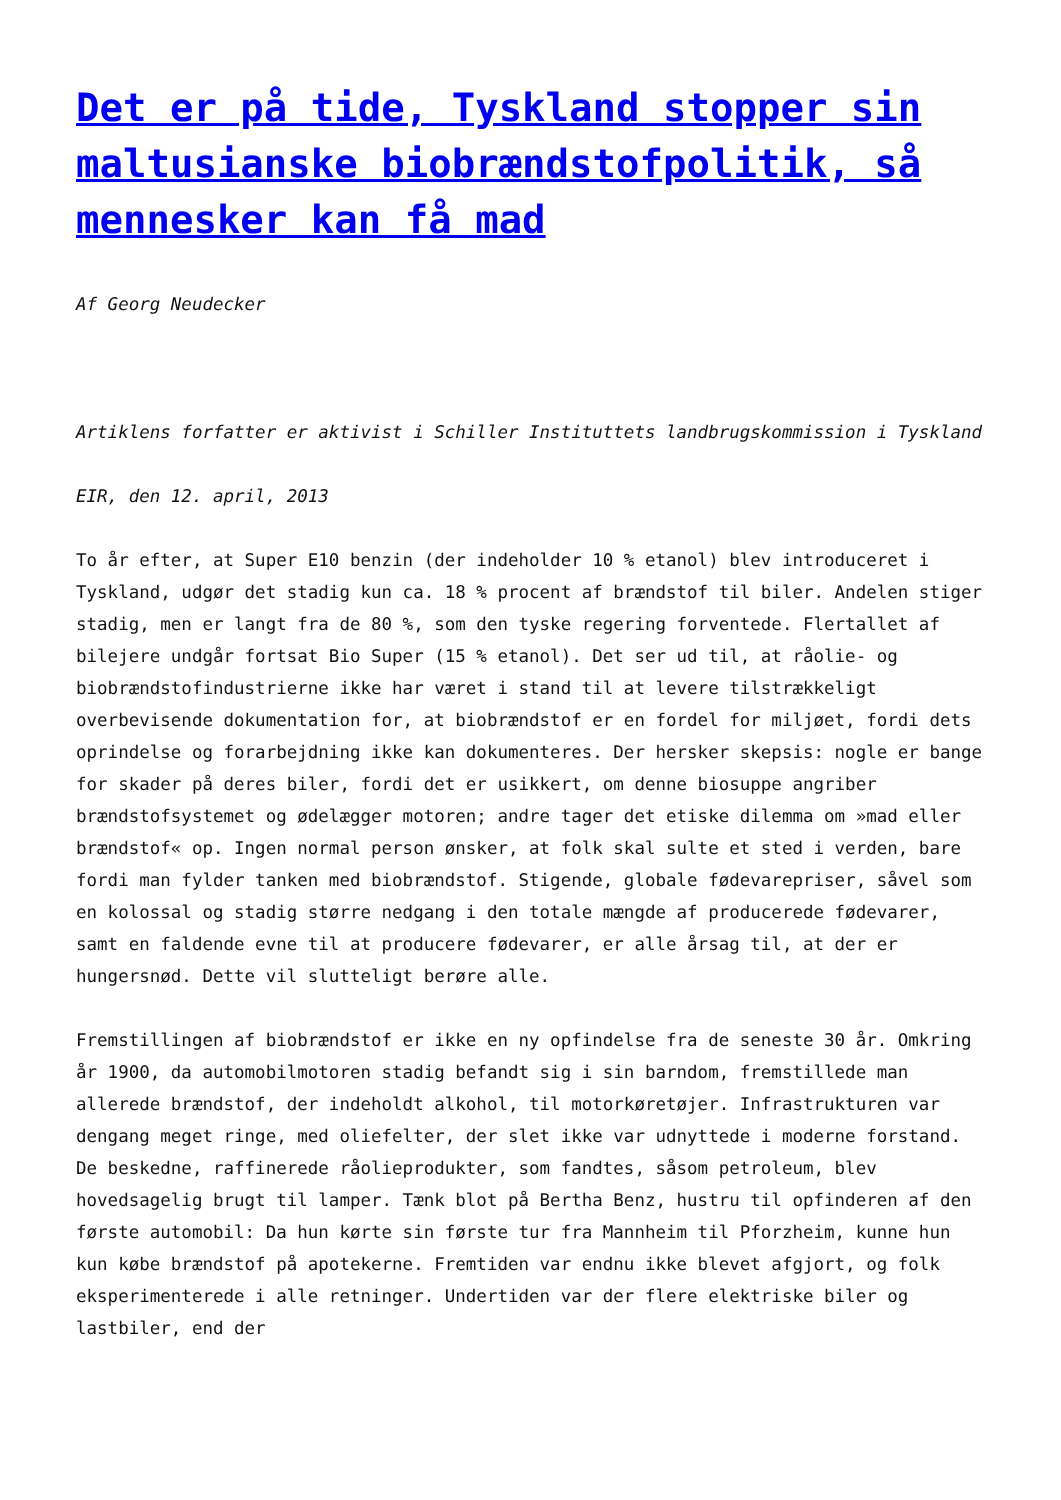Det er på tide, Tyskland stopper sin maltusianske biobrændstofpolitik, så mennesker kan få mad
Af Georg Neudecker
Artiklens forfatter er aktivist i Schiller Instituttets landbrugskommission i Tyskland
EIR, den 12. april, 2013
To år efter, at Super E10 benzin (der indeholder 10 % etanol) blev introduceret i Tyskland, udgør det stadig kun ca. 18 % procent af brændstof til biler. Andelen stiger stadig, men er langt fra de 80 %, som den tyske regering forventede. Flertallet af bilejere undgår fortsat Bio Super (15 % etanol). Det ser ud til, at råolie- og biobrændstofindustrierne ikke har været i stand til at levere tilstrækkeligt overbevisende dokumentation for, at biobrændstof er en fordel for miljøet, fordi dets oprindelse og forarbejdning ikke kan dokumenteres. Der hersker skepsis: nogle er bange for skader på deres biler, fordi det er usikkert, om denne biosuppe angriber brændstofsystemet og ødelægger motoren; andre tager det etiske dilemma om »mad eller brændstof« op. Ingen normal person ønsker, at folk skal sulte et sted i verden, bare fordi man fylder tanken med biobrændstof. Stigende, globale fødevarepriser, såvel som en kolossal og stadig større nedgang i den totale mængde af producerede fødevarer, samt en faldende evne til at producere fødevarer, er alle årsag til, at der er hungersnød. Dette vil slutteligt berøre alle.
Fremstillingen af biobrændstof er ikke en ny opfindelse fra de seneste 30 år. Omkring år 1900, da automobilmotoren stadig befandt sig i sin barndom, fremstillede man allerede brændstof, der indeholdt alkohol, til motorkøretøjer. Infrastrukturen var dengang meget ringe, med oliefelter, der slet ikke var udnyttede i moderne forstand. De beskedne, raffinerede råolieprodukter, som fandtes, såsom petroleum, blev hovedsagelig brugt til lamper. Tænk blot på Bertha Benz, hustru til opfinderen af den første automobil: Da hun kørte sin første tur fra Mannheim til Pforzheim, kunne hun kun købe brændstof på apotekerne. Fremtiden var endnu ikke blevet afgjort, og folk eksperimenterede i alle retninger. Undertiden var der flere elektriske biler og lastbiler, end der